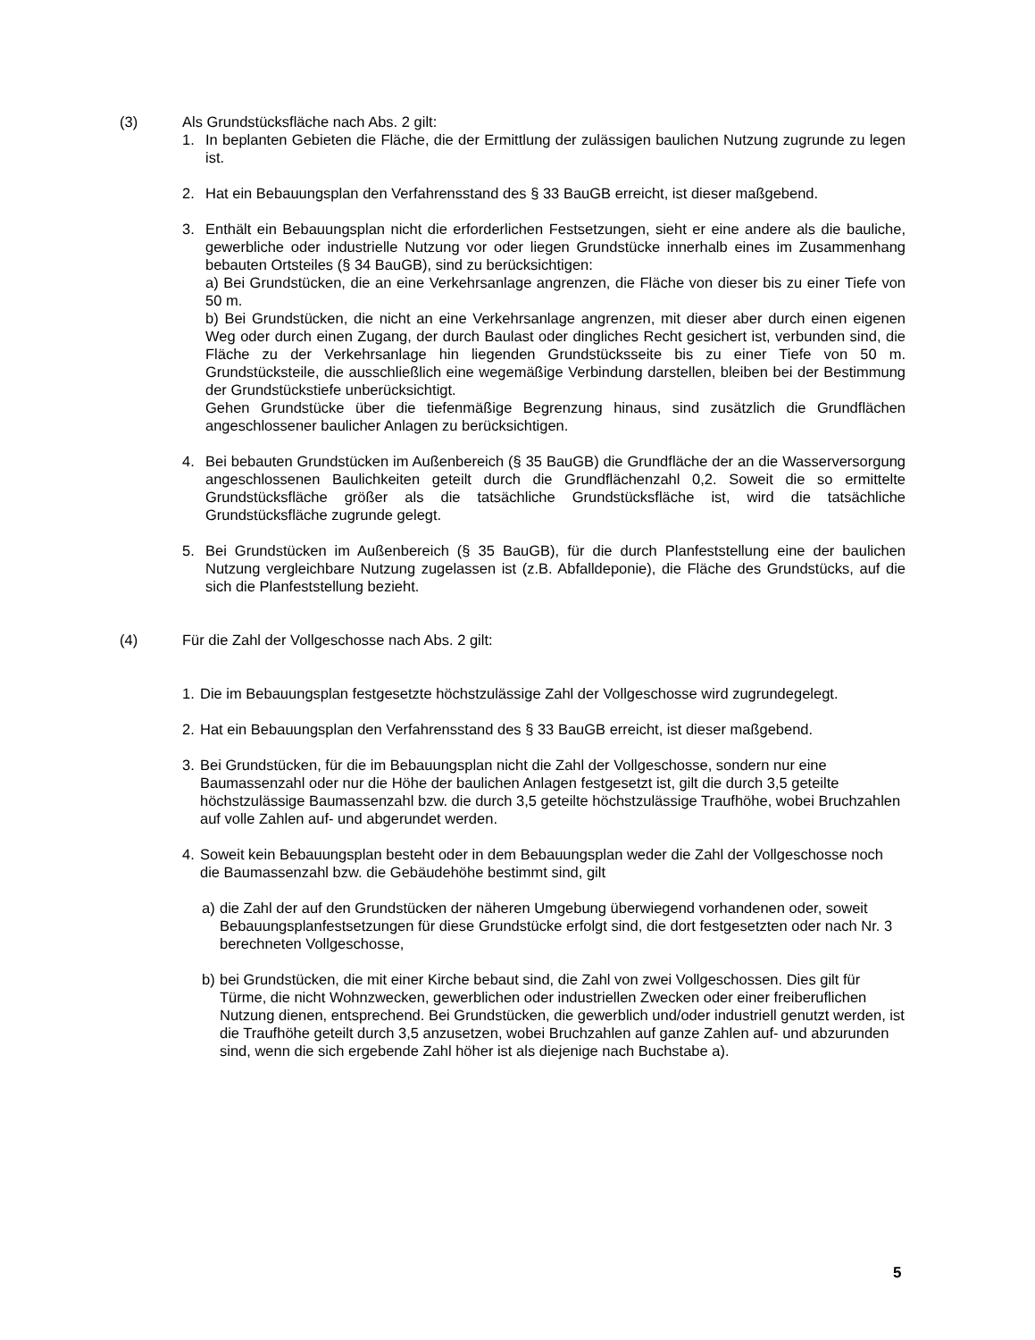(3) Als Grundstücksfläche nach Abs. 2 gilt:
1. In beplanten Gebieten die Fläche, die der Ermittlung der zulässigen baulichen Nutzung zugrunde zu legen ist.
2. Hat ein Bebauungsplan den Verfahrensstand des § 33 BauGB erreicht, ist dieser maßgebend.
3. Enthält ein Bebauungsplan nicht die erforderlichen Festsetzungen, sieht er eine andere als die bauliche, gewerbliche oder industrielle Nutzung vor oder liegen Grundstücke innerhalb eines im Zusammenhang bebauten Ortsteiles (§ 34 BauGB), sind zu berücksichtigen:
a) Bei Grundstücken, die an eine Verkehrsanlage angrenzen, die Fläche von dieser bis zu einer Tiefe von 50 m.
b) Bei Grundstücken, die nicht an eine Verkehrsanlage angrenzen, mit dieser aber durch einen eigenen Weg oder durch einen Zugang, der durch Baulast oder dingliches Recht gesichert ist, verbunden sind, die Fläche zu der Verkehrsanlage hin liegenden Grundstücksseite bis zu einer Tiefe von 50 m. Grundstücksteile, die ausschließlich eine wegemäßige Verbindung darstellen, bleiben bei der Bestimmung der Grundstückstiefe unberücksichtigt.
Gehen Grundstücke über die tiefenmäßige Begrenzung hinaus, sind zusätzlich die Grundflächen angeschlossener baulicher Anlagen zu berücksichtigen.
4. Bei bebauten Grundstücken im Außenbereich (§ 35 BauGB) die Grundfläche der an die Wasserversorgung angeschlossenen Baulichkeiten geteilt durch die Grundflächenzahl 0,2. Soweit die so ermittelte Grundstücksfläche größer als die tatsächliche Grundstücksfläche ist, wird die tatsächliche Grundstücksfläche zugrunde gelegt.
5. Bei Grundstücken im Außenbereich (§ 35 BauGB), für die durch Planfeststellung eine der baulichen Nutzung vergleichbare Nutzung zugelassen ist (z.B. Abfalldeponie), die Fläche des Grundstücks, auf die sich die Planfeststellung bezieht.
(4) Für die Zahl der Vollgeschosse nach Abs. 2 gilt:
1. Die im Bebauungsplan festgesetzte höchstzulässige Zahl der Vollgeschosse wird zugrundegelegt.
2. Hat ein Bebauungsplan den Verfahrensstand des § 33 BauGB erreicht, ist dieser maßgebend.
3. Bei Grundstücken, für die im Bebauungsplan nicht die Zahl der Vollgeschosse, sondern nur eine Baumassenzahl oder nur die Höhe der baulichen Anlagen festgesetzt ist, gilt die durch 3,5 geteilte höchstzulässige Baumassenzahl bzw. die durch 3,5 geteilte höchstzulässige Traufhöhe, wobei Bruchzahlen auf volle Zahlen auf- und abgerundet werden.
4. Soweit kein Bebauungsplan besteht oder in dem Bebauungsplan weder die Zahl der Vollgeschosse noch die Baumassenzahl bzw. die Gebäudehöhe bestimmt sind, gilt
a) die Zahl der auf den Grundstücken der näheren Umgebung überwiegend vorhandenen oder, soweit Bebauungsplanfestsetzungen für diese Grundstücke erfolgt sind, die dort festgesetzten oder nach Nr. 3 berechneten Vollgeschosse,
b) bei Grundstücken, die mit einer Kirche bebaut sind, die Zahl von zwei Vollgeschossen. Dies gilt für Türme, die nicht Wohnzwecken, gewerblichen oder industriellen Zwecken oder einer freiberuflichen Nutzung dienen, entsprechend. Bei Grundstücken, die gewerblich und/oder industriell genutzt werden, ist die Traufhöhe geteilt durch 3,5 anzusetzen, wobei Bruchzahlen auf ganze Zahlen auf- und abzurunden sind, wenn die sich ergebende Zahl höher ist als diejenige nach Buchstabe a).
5